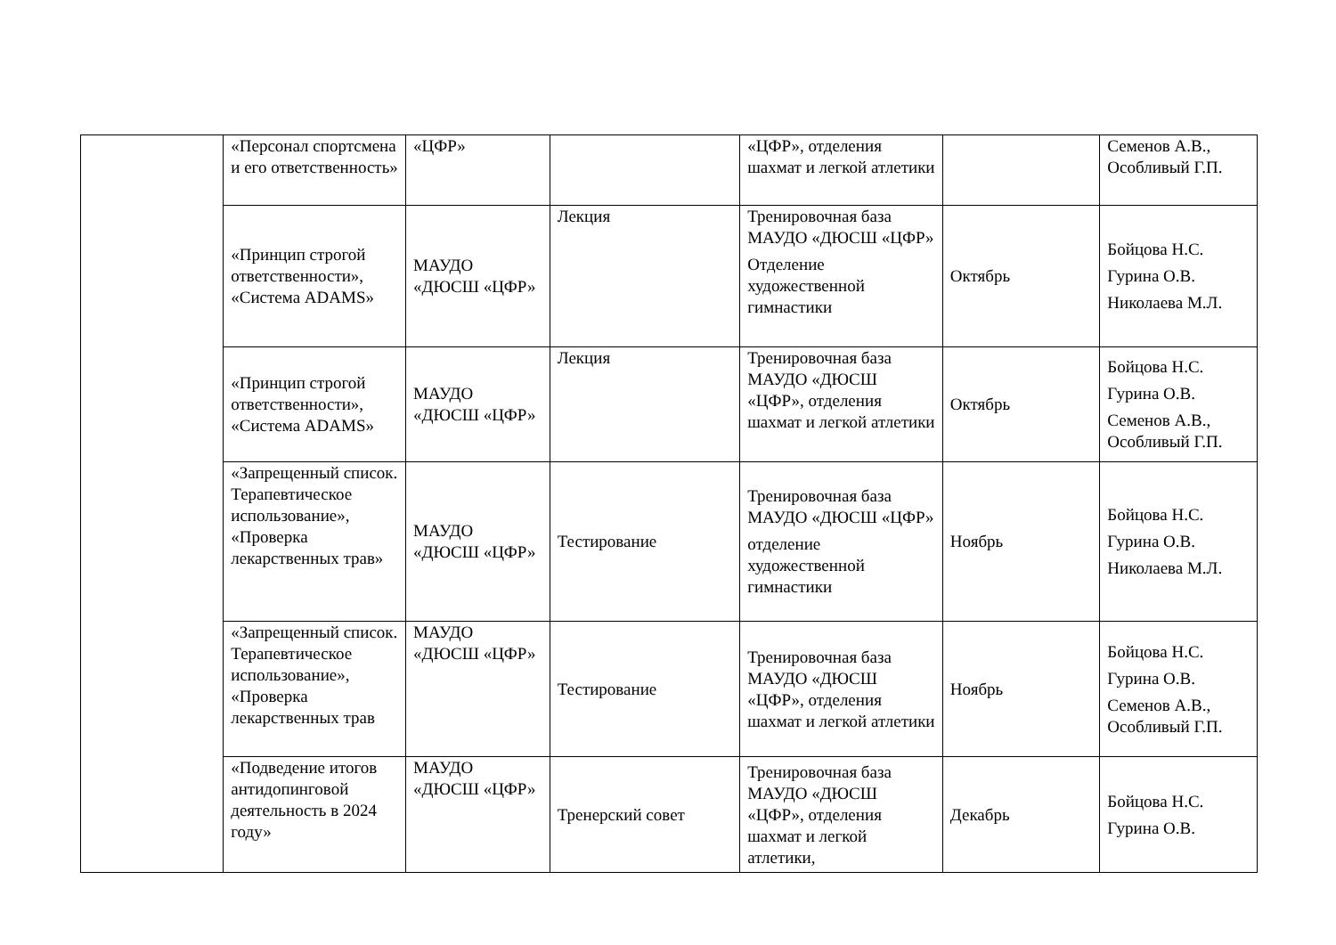| | «Персонал спортсмена и его ответственность» | «ЦФР» | | «ЦФР», отделения шахмат и легкой атлетики | | Семенов А.В., Особливый Г.П. |
| | «Принцип строгой ответственности», «Система ADAMS» | МАУДО «ДЮСШ «ЦФР» | Лекция | Тренировочная база МАУДО «ДЮСШ «ЦФР» Отделение художественной гимнастики | Октябрь | Бойцова Н.С. Гурина О.В. Николаева М.Л. |
| | «Принцип строгой ответственности», «Система ADAMS» | МАУДО «ДЮСШ «ЦФР» | Лекция | Тренировочная база МАУДО «ДЮСШ «ЦФР», отделения шахмат и легкой атлетики | Октябрь | Бойцова Н.С. Гурина О.В. Семенов А.В., Особливый Г.П. |
| | «Запрещенный список. Терапевтическое использование», «Проверка лекарственных трав» | МАУДО «ДЮСШ «ЦФР» | Тестирование | Тренировочная база МАУДО «ДЮСШ «ЦФР» отделение художественной гимнастики | Ноябрь | Бойцова Н.С. Гурина О.В. Николаева М.Л. |
| | «Запрещенный список. Терапевтическое использование», «Проверка лекарственных трав | МАУДО «ДЮСШ «ЦФР» | Тестирование | Тренировочная база МАУДО «ДЮСШ «ЦФР», отделения шахмат и легкой атлетики | Ноябрь | Бойцова Н.С. Гурина О.В. Семенов А.В., Особливый Г.П. |
| | «Подведение итогов антидопинговой деятельность в 2024 году» | МАУДО «ДЮСШ «ЦФР» | Тренерский совет | Тренировочная база МАУДО «ДЮСШ «ЦФР», отделения шахмат и легкой атлетики, | Декабрь | Бойцова Н.С. Гурина О.В. |